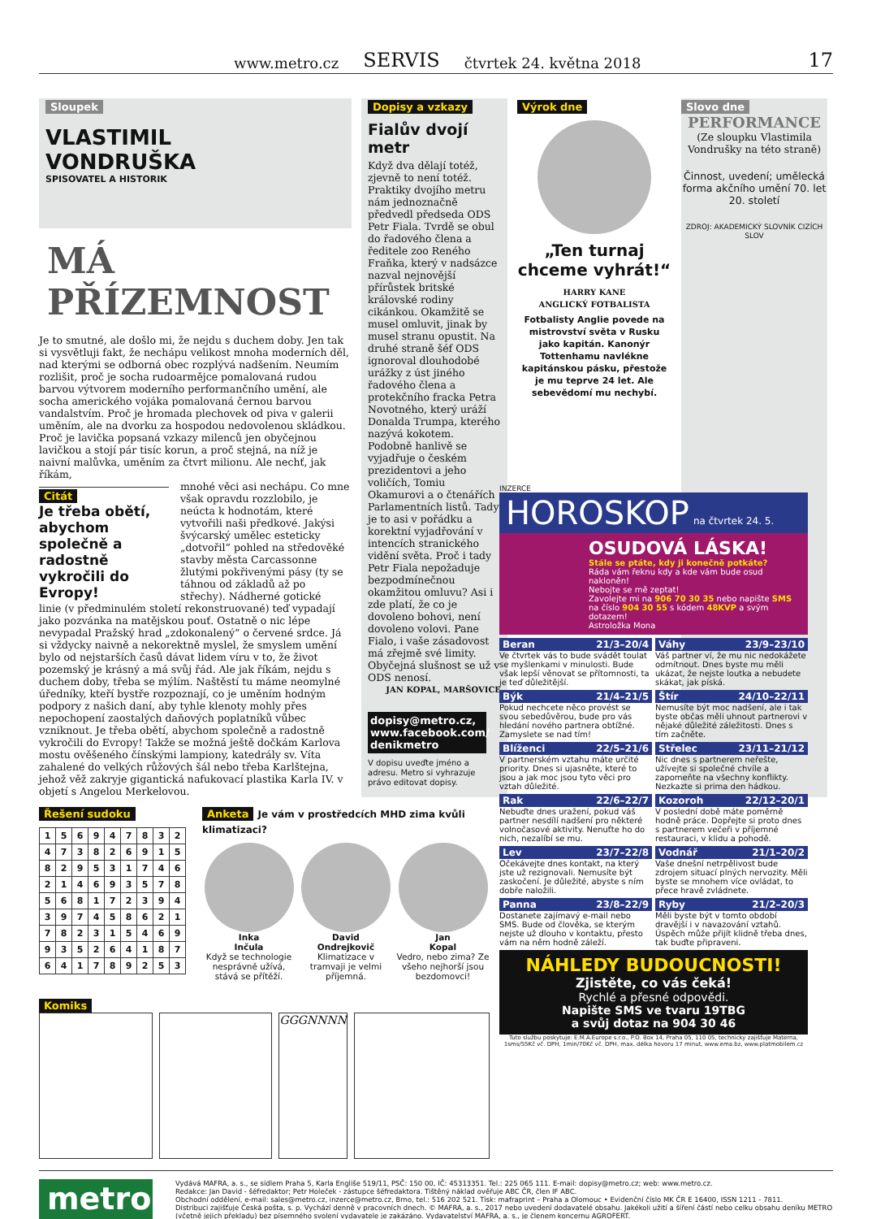www.metro.cz SERVIS čtvrtek 24. května 2018 17
Sloupek
VLASTIMIL
VONDRUŠKA
SPISOVATEL A HISTORIK
MÁ PŘÍZEMNOST
Je to smutné, ale došlo mi, že nejdu s duchem doby. Jen tak si vysvětluji fakt, že nechápu velikost mnoha moderních děl, nad kterými se odborná obec rozplývá nadšením. Neumím rozlišit, proč je socha rudoarmějce pomalovaná rudou barvou výtvorem moderního performančního umění, ale socha amerického vojáka pomalovaná černou barvou vandalstvím. Proč je hromada plechovek od piva v galerii uměním, ale na dvorku za hospodou nedovolenou skládkou. Proč je lavička popsaná vzkazy milenců jen obyčejnou lavičkou a stojí pár tisíc korun, a proč stejná, na níž je naivní malůvka, uměním za čtvrt milionu. Ale nechť, jak říkám,
Citát
Je třeba obětí, abychom společně a radostně vykročili do Evropy!
mnohé věci asi nechápu. Co mne však opravdu rozzlobilo, je neúcta k hodnotám, které vytvořili naši předkové. Jakýsi švýcarský umělec esteticky „dotvořil“ pohled na středověké stavby města Carcassonne žlutými pokřivenými pásy (ty se táhnou od základů až po střechy). Nádherné gotické
linie (v předminulém století rekonstruované) teď vypadají jako pozvánka na matějskou pouť. Ostatně o nic lépe nevypadal Pražský hrad „zdokonalený“ o červené srdce. Já si vždycky naivně a nekorektně myslel, že smyslem umění bylo od nejstarších časů dávat lidem víru v to, že život pozemský je krásný a má svůj řád. Ale jak říkám, nejdu s duchem doby, třeba se mýlím. Naštěstí tu máme neomylné úředníky, kteří bystře rozpoznají, co je uměním hodným podpory z našich daní, aby tyhle klenoty mohly přes nepochopení zaostalých daňových poplatníků vůbec vzniknout. Je třeba obětí, abychom společně a radostně vykročili do Evropy! Takže se možná ještě dočkám Karlova mostu ověšeného čínskými lampiony, katedrály sv. Víta zahalené do velkých růžových šál nebo třeba Karlštejna, jehož věž zakryje gigantická nafukovací plastika Karla IV. v objetí s Angelou Merkelovou.
Dopisy a vzkazy
Fialův dvojí metr
Když dva dělají totéž, zjevně to není totéž. Praktiky dvojího metru nám jednoznačně předvedl předseda ODS Petr Fiala. Tvrdě se obul do řadového člena a ředitele zoo Reného Fraňka, který v nadsázce nazval nejnovější přírůstek britské královské rodiny cikánkou. Okamžitě se musel omluvit, jinak by musel stranu opustit. Na druhé straně šéf ODS ignoroval dlouhodobé urážky z úst jiného řadového člena a protekčního fracka Petra Novotného, který uráží Donalda Trumpa, kterého nazývá kokotem. Podobně hanlivě se vyjadřuje o českém prezidentovi a jeho voličích, Tomiu Okamurovi a o čtenářích Parlamentních listů. Tady je to asi v pořádku a korektní vyjadřování v intencích stranického vidění světa. Proč i tady Petr Fiala nepožaduje bezpodmínečnou okamžitou omluvu? Asi i zde platí, že co je dovoleno bohovi, není dovoleno volovi. Pane Fialo, i vaše zásadovost má zřejmě své limity. Obyčejná slušnost se už v ODS nenosí.
JAN KOPAL, MARŠOVICE
dopisy@metro.cz, www.facebook.com/ denikmetro
V dopisu uveďte jméno a adresu. Metro si vyhrazuje právo editovat dopisy.
Výrok dne
„Ten turnaj chceme vyhrát!“
HARRY KANE
ANGLICKÝ FOTBALISTA
Fotbalisty Anglie povede na mistrovství světa v Rusku jako kapitán. Kanonýr Tottenhamu navlékne kapitánskou pásku, přestože je mu teprve 24 let. Ale sebevědomí mu nechybí.
Slovo dne
PERFORMANCE
(Ze sloupku Vlastimila Vondrušky na této straně)
Činnost, uvedení; umělecká forma akčního umění 70. let 20. století
ZDROJ: AKADEMICKÝ SLOVNÍK CIZÍCH SLOV
Řešení sudoku
| 1 | 5 | 6 | 9 | 4 | 7 | 8 | 3 | 2 |
| 4 | 7 | 3 | 8 | 2 | 6 | 9 | 1 | 5 |
| 8 | 2 | 9 | 5 | 3 | 1 | 7 | 4 | 6 |
| 2 | 1 | 4 | 6 | 9 | 3 | 5 | 7 | 8 |
| 5 | 6 | 8 | 1 | 7 | 2 | 3 | 9 | 4 |
| 3 | 9 | 7 | 4 | 5 | 8 | 6 | 2 | 1 |
| 7 | 8 | 2 | 3 | 1 | 5 | 4 | 6 | 9 |
| 9 | 3 | 5 | 2 | 6 | 4 | 1 | 8 | 7 |
| 6 | 4 | 1 | 7 | 8 | 9 | 2 | 5 | 3 |
Anketa Je vám v prostředcích MHD zima kvůli klimatizaci?
Inka
Inčula
Když se technologie nesprávně užívá, stává se přítěží.
David
Ondrejkovič
Klimatizace v tramvaji je velmi příjemná.
Jan
Kopal
Vedro, nebo zima? Ze všeho nejhorší jsou bezdomovci!
Komiks
GGGNNNN
INZERCE
HOROSKOP na čtvrtek 24. 5.
OSUDOVÁ LÁSKA!
Stále se ptáte, kdy ji konečně potkáte?
Ráda vám řeknu kdy a kde vám bude osud nakloněn!
Nebojte se mě zeptat!
Zavolejte mi na 906 70 30 35 nebo napište SMS na číslo 904 30 55 s kódem 48KVP a svým dotazem!
Astroložka Mona
Beran 21/3–20/4
Ve čtvrtek vás to bude svádět toulat se myšlenkami v minulosti. Bude však lepší věnovat se přítomnosti, ta je teď důležitější.
Váhy 23/9–23/10
Váš partner ví, že mu nic nedokážete odmítnout. Dnes byste mu měli ukázat, že nejste loutka a nebudete skákat, jak píská.
Býk 21/4–21/5
Pokud nechcete něco provést se svou sebedůvěrou, bude pro vás hledání nového partnera obtížné. Zamyslete se nad tím!
Štír 24/10–22/11
Nemusíte být moc nadšení, ale i tak byste občas měli uhnout partnerovi v nějaké důležité záležitosti. Dnes s tím začněte.
Blíženci 22/5–21/6
V partnerském vztahu máte určité priority. Dnes si ujasněte, které to jsou a jak moc jsou tyto věci pro vztah důležité.
Střelec 23/11–21/12
Nic dnes s partnerem neřešte, užívejte si společné chvíle a zapomeňte na všechny konflikty. Nezkazte si prima den hádkou.
Rak 22/6–22/7
Nebuďte dnes uražení, pokud váš partner nesdílí nadšení pro některé volnočasové aktivity. Nenuťte ho do nich, nezalíbí se mu.
Kozoroh 22/12–20/1
V poslední době máte poměrně hodně práce. Dopřejte si proto dnes s partnerem večeři v příjemné restauraci, v klidu a pohodě.
Lev 23/7–22/8
Očekávejte dnes kontakt, na který jste už rezignovali. Nemusíte být zaskočení. Je důležité, abyste s ním dobře naložili.
Vodnář 21/1–20/2
Vaše dnešní netrpělivost bude zdrojem situací plných nervozity. Měli byste se mnohem více ovládat, to přece hravě zvládnete.
Panna 23/8–22/9
Dostanete zajímavý e-mail nebo SMS. Bude od člověka, se kterým nejste už dlouho v kontaktu, přesto vám na něm hodně záleží.
Ryby 21/2–20/3
Měli byste být v tomto období dravější i v navazování vztahů. Úspěch může přijít klidně třeba dnes, tak buďte připraveni.
NÁHLEDY BUDOUCNOSTI!
Zjistěte, co vás čeká!
Rychlé a přesné odpovědi.
Napište SMS ve tvaru 19TBG
a svůj dotaz na 904 30 46
Tuto službu poskytuje: E.M.A.Europe s.r.o., P.O. Box 14, Praha 05, 110 05, technicky zajišťuje Materna, 1sms/55Kč vč. DPH, 1min/70Kč vč. DPH, max. délka hovoru 17 minut, www.ema.bz, www.platmobilem.cz
metro
Vydává MAFRA, a. s., se sídlem Praha 5, Karla Engliše 519/11, PSČ: 150 00, IČ: 45313351. Tel.: 225 065 111. E-mail: dopisy@metro.cz; web: www.metro.cz.
Redakce: Jan David - šéfredaktor; Petr Holeček - zástupce šéfredaktora. Tištěný náklad ověřuje ABC ČR, člen IF ABC.
Obchodní oddělení, e-mail: sales@metro.cz, inzerce@metro.cz, Brno, tel.: 516 202 521. Tisk: mafraprint – Praha a Olomouc • Evidenční číslo MK ČR E 16400, ISSN 1211 - 7811.
Distribuci zajišťuje Česká pošta, s. p. Vychází denně v pracovních dnech. © MAFRA, a. s., 2017 nebo uvedení dodavatelé obsahu. Jakékoli užití a šíření částí nebo celku obsahu deníku METRO (včetně jejich překladu) bez písemného svolení vydavatele je zakázáno. Vydavatelství MAFRA, a. s., je členem koncernu AGROFERT.